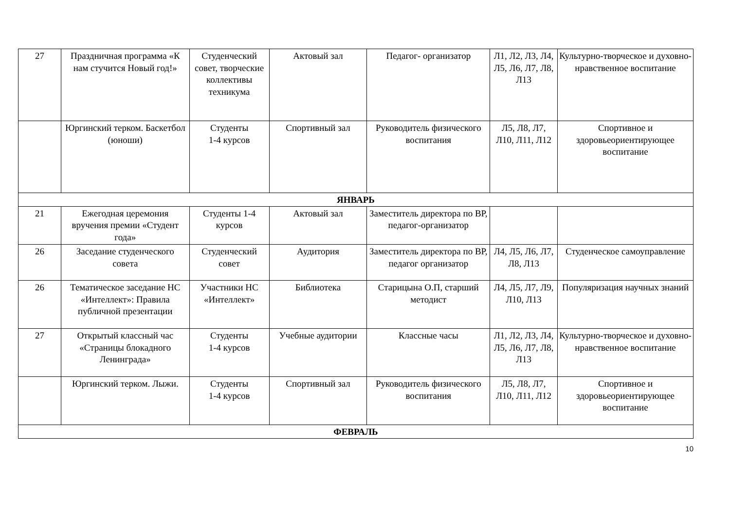| 27 | Праздничная программа «К нам стучится Новый год!» | Студенческий совет, творческие коллективы техникума | Актовый зал | Педагог- организатор | Л1, Л2, Л3, Л4, Л5, Л6, Л7, Л8, Л13 | Культурно-творческое и духовно-нравственное воспитание |
| | Юргинский терком. Баскетбол (юноши) | Студенты 1-4 курсов | Спортивный зал | Руководитель физического воспитания | Л5, Л8, Л7, Л10, Л11, Л12 | Спортивное и здоровьеориентирующее воспитание |
| ЯНВАРЬ | | | | | | |
| 21 | Ежегодная церемония вручения премии «Студент года» | Студенты 1-4 курсов | Актовый зал | Заместитель директора по ВР, педагог-организатор | | |
| 26 | Заседание студенческого совета | Студенческий совет | Аудитория | Заместитель директора по ВР, педагог организатор | Л4, Л5, Л6, Л7, Л8, Л13 | Студенческое самоуправление |
| 26 | Тематическое заседание НС «Интеллект»: Правила публичной презентации | Участники НС «Интеллект» | Библиотека | Старицына О.П, старший методист | Л4, Л5, Л7, Л9, Л10, Л13 | Популяризация научных знаний |
| 27 | Открытый классный час «Страницы блокадного Ленинграда» | Студенты 1-4 курсов | Учебные аудитории | Классные часы | Л1, Л2, Л3, Л4, Л5, Л6, Л7, Л8, Л13 | Культурно-творческое и духовно-нравственное воспитание |
| | Юргинский терком. Лыжи. | Студенты 1-4 курсов | Спортивный зал | Руководитель физического воспитания | Л5, Л8, Л7, Л10, Л11, Л12 | Спортивное и здоровьеориентирующее воспитание |
| ФЕВРАЛЬ | | | | | | |
10